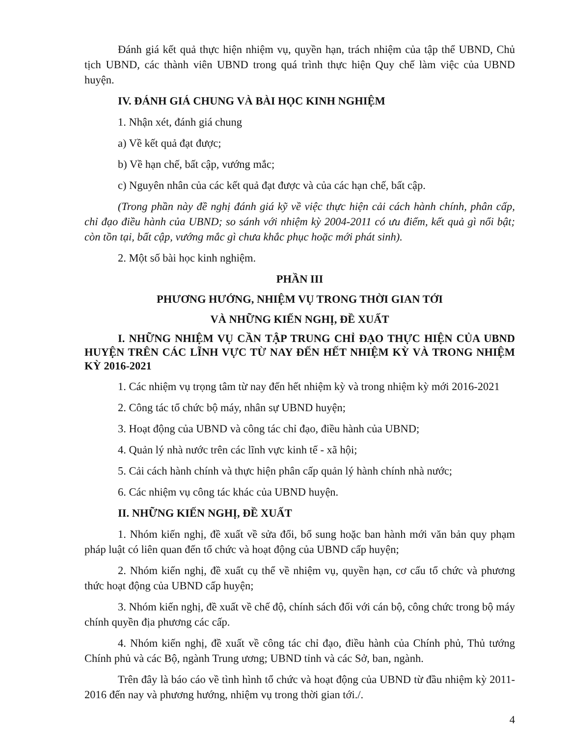Đánh giá kết quả thực hiện nhiệm vụ, quyền hạn, trách nhiệm của tập thể UBND, Chủ tịch UBND, các thành viên UBND trong quá trình thực hiện Quy chế làm việc của UBND huyện.
IV. ĐÁNH GIÁ CHUNG VÀ BÀI HỌC KINH NGHIỆM
1. Nhận xét, đánh giá chung
a) Về kết quả đạt được;
b) Về hạn chế, bất cập, vướng mắc;
c) Nguyên nhân của các kết quả đạt được và của các hạn chế, bất cập.
(Trong phần này đề nghị đánh giá kỹ về việc thực hiện cải cách hành chính, phân cấp, chỉ đạo điều hành của UBND; so sánh với nhiệm kỳ 2004-2011 có ưu điểm, kết quả gì nổi bật; còn tồn tại, bất cập, vướng mắc gì chưa khắc phục hoặc mới phát sinh).
2. Một số bài học kinh nghiệm.
PHẦN III
PHƯƠNG HƯỚNG, NHIỆM VỤ TRONG THỜI GIAN TỚI
VÀ NHỮNG KIẾN NGHỊ, ĐỀ XUẤT
I. NHỮNG NHIỆM VỤ CẦN TẬP TRUNG CHỈ ĐẠO THỰC HIỆN CỦA UBND HUYỆN TRÊN CÁC LĨNH VỰC TỪ NAY ĐẾN HẾT NHIỆM KỲ VÀ TRONG NHIỆM KỲ 2016-2021
1. Các nhiệm vụ trọng tâm từ nay đến hết nhiệm kỳ và trong nhiệm kỳ mới 2016-2021
2. Công tác tổ chức bộ máy, nhân sự UBND huyện;
3. Hoạt động của UBND và công tác chỉ đạo, điều hành của UBND;
4. Quản lý nhà nước trên các lĩnh vực kinh tế - xã hội;
5. Cải cách hành chính và thực hiện phân cấp quản lý hành chính nhà nước;
6. Các nhiệm vụ công tác khác của UBND huyện.
II. NHỮNG KIẾN NGHỊ, ĐỀ XUẤT
1. Nhóm kiến nghị, đề xuất về sửa đổi, bổ sung hoặc ban hành mới văn bản quy phạm pháp luật có liên quan đến tổ chức và hoạt động của UBND cấp huyện;
2. Nhóm kiến nghị, đề xuất cụ thể về nhiệm vụ, quyền hạn, cơ cấu tổ chức và phương thức hoạt động của UBND cấp huyện;
3. Nhóm kiến nghị, đề xuất về chế độ, chính sách đối với cán bộ, công chức trong bộ máy chính quyền địa phương các cấp.
4. Nhóm kiến nghị, đề xuất về công tác chỉ đạo, điều hành của Chính phủ, Thủ tướng Chính phủ và các Bộ, ngành Trung ương; UBND tỉnh và các Sở, ban, ngành.
Trên đây là báo cáo về tình hình tổ chức và hoạt động của UBND từ đầu nhiệm kỳ 2011-2016 đến nay và phương hướng, nhiệm vụ trong thời gian tới./.
4